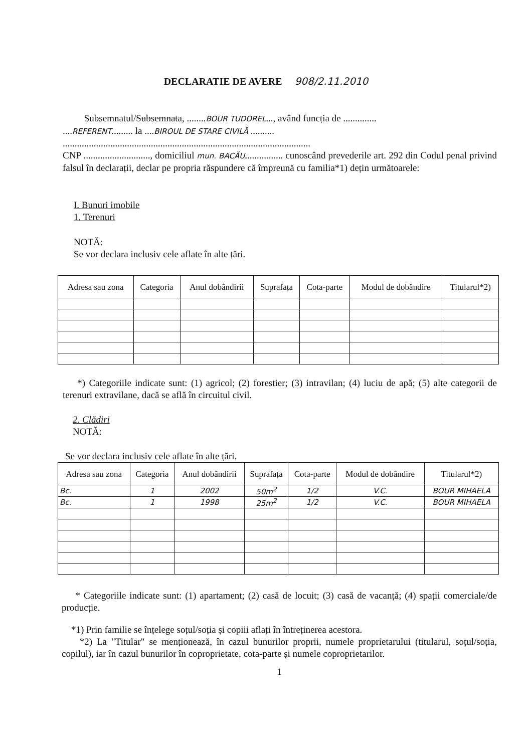DECLARATIE DE AVERE 908/2.11.2010
Subsemnatul/Subsemnata, ........BOUR TUDOREL..., având funcția de ..............
....REFERENT......... la ....BIROUL DE STARE CIVILĂ ..........
........................................................................................................
CNP ............................, domiciliul mun. BACĂU................ cunoscând prevederile art. 292 din Codul penal privind falsul în declarații, declar pe propria răspundere că împreună cu familia*1) dețin următoarele:
I. Bunuri imobile
1. Terenuri
NOTĂ:
Se vor declara inclusiv cele aflate în alte țări.
| Adresa sau zona | Categoria | Anul dobândirii | Suprafața | Cota-parte | Modul de dobândire | Titularul*2) |
| --- | --- | --- | --- | --- | --- | --- |
*) Categoriile indicate sunt: (1) agricol; (2) forestier; (3) intravilan; (4) luciu de apă; (5) alte categorii de terenuri extravilane, dacă se află în circuitul civil.
2. Clădiri
NOTĂ:
Se vor declara inclusiv cele aflate în alte țări.
| Adresa sau zona | Categoria | Anul dobândirii | Suprafața | Cota-parte | Modul de dobândire | Titularul*2) |
| --- | --- | --- | --- | --- | --- | --- |
| Bc. | 1 | 2002 | 50m<sup>2</sup> | 1/2 | V.C. | BOUR MIHAELA |
| Bc. | 1 | 1998 | 25m<sup>2</sup> | 1/2 | V.C. | BOUR MIHAELA |
* Categoriile indicate sunt: (1) apartament; (2) casă de locuit; (3) casă de vacanță; (4) spații comerciale/de producție.
*1) Prin familie se înțelege soțul/soția și copiii aflați în întreținerea acestora.
*2) La "Titular" se menționează, în cazul bunurilor proprii, numele proprietarului (titularul, soțul/soția, copilul), iar în cazul bunurilor în coproprietate, cota-parte și numele coproprietarilor.
1